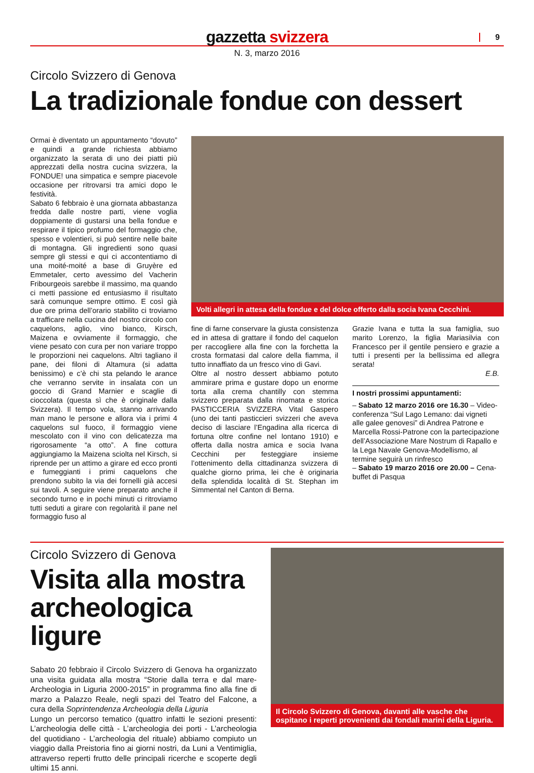gazzetta svizzera 9
N. 3, marzo 2016
Circolo Svizzero di Genova
La tradizionale fondue con dessert
Ormai è diventato un appuntamento “dovuto” e quindi a grande richiesta abbiamo organizzato la serata di uno dei piatti più apprezzati della nostra cucina svizzera, la FONDUE! una simpatica e sempre piacevole occasione per ritrovarsi tra amici dopo le festività.
Sabato 6 febbraio è una giornata abbastanza fredda dalle nostre parti, viene voglia doppiamente di gustarsi una bella fondue e respirare il tipico profumo del formaggio che, spesso e volentieri, si può sentire nelle baite di montagna. Gli ingredienti sono quasi sempre gli stessi e qui ci accontentiamo di una moité-moité a base di Gruyère ed Emmetaler, certo avessimo del Vacherin Fribourgeois sarebbe il massimo, ma quando ci metti passione ed entusiasmo il risultato sarà comunque sempre ottimo. E così già due ore prima dell’orario stabilito ci troviamo a trafficare nella cucina del nostro circolo con caquelons, aglio, vino bianco, Kirsch, Maizena e ovviamente il formaggio, che viene pesato con cura per non variare troppo le proporzioni nei caquelons. Altri tagliano il pane, dei filoni di Altamura (si adatta benissimo) e c’è chi sta pelando le arance che verranno servite in insalata con un goccio di Grand Marnier e scaglie di cioccolata (questa sì che è originale dalla Svizzera). Il tempo vola, stanno arrivando man mano le persone e allora via i primi 4 caquelons sul fuoco, il formaggio viene mescolato con il vino con delicatezza ma rigorosamente “a otto”. A fine cottura aggiungiamo la Maizena sciolta nel Kirsch, si riprende per un attimo a girare ed ecco pronti e fumeggianti i primi caquelons che prendono subito la via dei fornelli già accesi sui tavoli. A seguire viene preparato anche il secondo turno e in pochi minuti ci ritroviamo tutti seduti a girare con regolarità il pane nel formaggio fuso al
Volti allegri in attesa della fondue e del dolce offerto dalla socia Ivana Cecchini.
fine di farne conservare la giusta consistenza ed in attesa di grattare il fondo del caquelon per raccogliere alla fine con la forchetta la crosta formatasi dal calore della fiamma, il tutto innaffiato da un fresco vino di Gavi.
Oltre al nostro dessert abbiamo potuto ammirare prima e gustare dopo un enorme torta alla crema chantilly con stemma svizzero preparata dalla rinomata e storica PASTICCERIA SVIZZERA Vital Gaspero (uno dei tanti pasticcieri svizzeri che aveva deciso di lasciare l’Engadina alla ricerca di fortuna oltre confine nel lontano 1910) e offerta dalla nostra amica e socia Ivana Cecchini per festeggiare insieme l’ottenimento della cittadinanza svizzera di qualche giorno prima, lei che è originaria della splendida località di St. Stephan im Simmental nel Canton di Berna.
Grazie Ivana e tutta la sua famiglia, suo marito Lorenzo, la figlia Mariasilvia con Francesco per il gentile pensiero e grazie a tutti i presenti per la bellissima ed allegra serata!
E.B.
I nostri prossimi appuntamenti:
– Sabato 12 marzo 2016 ore 16.30 – Video-conferenza “Sul Lago Lemano: dai vigneti alle galee genovesi” di Andrea Patrone e Marcella Rossi-Patrone con la partecipazione dell’Associazione Mare Nostrum di Rapallo e la Lega Navale Genova-Modellismo, al termine seguirà un rinfresco
– Sabato 19 marzo 2016 ore 20.00 – Cena-buffet di Pasqua
Circolo Svizzero di Genova
Visita alla mostra archeologica ligure
Sabato 20 febbraio il Circolo Svizzero di Genova ha organizzato una visita guidata alla mostra “Storie dalla terra e dal mare- Archeologia in Liguria 2000-2015” in programma fino alla fine di marzo a Palazzo Reale, negli spazi del Teatro del Falcone, a cura della Soprintendenza Archeologia della Liguria
Lungo un percorso tematico (quattro infatti le sezioni presenti: L’archeologia delle città - L’archeologia dei porti - L’archeologia del quotidiano - L’archeologia del rituale) abbiamo compiuto un viaggio dalla Preistoria fino ai giorni nostri, da Luni a Ventimiglia, attraverso reperti frutto delle principali ricerche e scoperte degli ultimi 15 anni.
Il Circolo Svizzero di Genova, davanti alle vasche che ospitano i reperti provenienti dai fondali marini della Liguria.